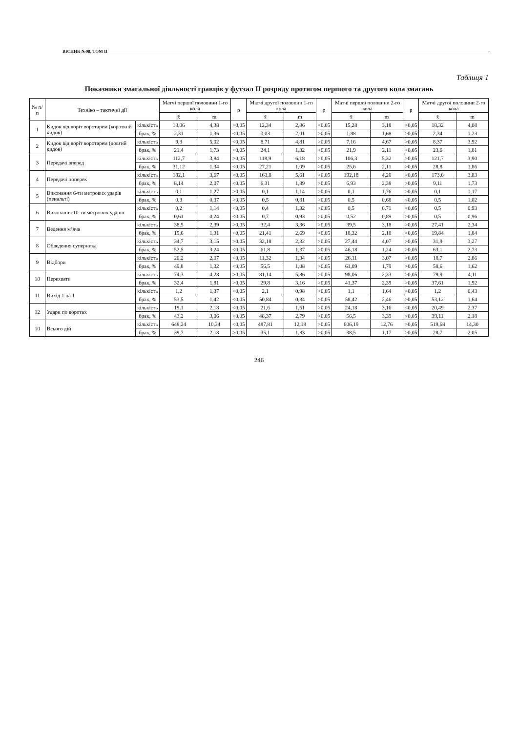ВІСНИК №98, ТОМ ІІ
Таблиця 1
Показники змагальної діяльності гравців у футзал ІІ розряду протягом першого та другого кола змагань
| № п/п | Техніко – тактичні дії | | Матчі першої половини 1-го кола | | p | Матчі другої половини 1-го кола | | p | Матчі першої половини 2-го кола | | p | Матчі другої половини 2-го кола | |
| --- | --- | --- | --- | --- | --- | --- | --- | --- | --- | --- | --- | --- | --- |
| | | | x̄ | m | | x̄ | m | | x̄ | m | | x̄ | m |
| 1 | Кидок від воріт воротарем (короткий кидок) | кількість | 18,06 | 4,38 | >0,05 | 12,34 | 2,86 | <0,05 | 15,28 | 3,18 | >0,05 | 18,32 | 4,08 |
| | | брак, % | 2,31 | 1,36 | <0,05 | 3,03 | 2,01 | >0,05 | 1,88 | 1,68 | >0,05 | 2,34 | 1,23 |
| 2 | Кидок від воріт воротарем (довгий кидок) | кількість | 9,3 | 5,02 | <0,05 | 8,71 | 4,81 | >0,05 | 7,16 | 4,67 | >0,05 | 8,37 | 3,92 |
| | | брак, % | 21,4 | 1,73 | <0,05 | 24,1 | 1,32 | >0,05 | 21,9 | 2,11 | >0,05 | 23,6 | 1,81 |
| 3 | Передачі вперед | кількість | 112,7 | 3,84 | >0,05 | 118,9 | 6,18 | >0,05 | 106,3 | 5,32 | >0,05 | 121,7 | 3,90 |
| | | брак, % | 31,12 | 1,34 | <0,05 | 27,21 | 1,09 | >0,05 | 25,6 | 2,11 | >0,05 | 28,8 | 1,86 |
| 4 | Передачі поперек | кількість | 182,1 | 3,67 | >0,05 | 163,8 | 5,61 | >0,05 | 192,18 | 4,26 | >0,05 | 173,6 | 3,83 |
| | | брак, % | 8,14 | 2,07 | <0,05 | 6,31 | 1,89 | >0,05 | 6,93 | 2,38 | >0,05 | 9,11 | 1,73 |
| 5 | Виконання 6-ти метрових ударів (пенальті) | кількість | 0,1 | 1,27 | >0,05 | 0,1 | 1,14 | >0,05 | 0,1 | 1,76 | >0,05 | 0,1 | 1,17 |
| | | брак, % | 0,3 | 0,37 | >0,05 | 0,5 | 0,81 | >0,05 | 0,5 | 0,68 | <0,05 | 0,5 | 1,02 |
| 6 | Виконання 10-ти метрових ударів | кількість | 0,2 | 1,14 | <0,05 | 0,4 | 1,32 | >0,05 | 0,5 | 0,71 | <0,05 | 0,5 | 0,93 |
| | | брак, % | 0,61 | 0,24 | <0,05 | 0,7 | 0,93 | >0,05 | 0,52 | 0,89 | >0,05 | 0,5 | 0,96 |
| 7 | Ведення м’яча | кількість | 38,5 | 2,39 | >0,05 | 32,4 | 3,36 | >0,05 | 39,5 | 3,18 | >0,05 | 27,41 | 2,34 |
| | | брак, % | 19,6 | 1,31 | <0,05 | 21,41 | 2,69 | >0,05 | 18,32 | 2,18 | >0,05 | 19,84 | 1,84 |
| 8 | Обведення суперника | кількість | 34,7 | 3,15 | >0,05 | 32,18 | 2,32 | >0,05 | 27,44 | 4,07 | >0,05 | 31,9 | 3,27 |
| | | брак, % | 52,5 | 3,24 | <0,05 | 61,8 | 1,37 | >0,05 | 46,18 | 1,24 | >0,05 | 63,1 | 2,73 |
| 9 | Відбори | кількість | 20,2 | 2,07 | <0,05 | 11,32 | 1,34 | >0,05 | 26,11 | 3,07 | >0,05 | 18,7 | 2,86 |
| | | брак, % | 49,8 | 1,32 | <0,05 | 56,5 | 1,08 | >0,05 | 61,09 | 1,79 | >0,05 | 58,6 | 1,62 |
| 10 | Перехвати | кількість | 74,3 | 4,28 | >0,05 | 81,14 | 5,86 | >0,05 | 98,06 | 2,33 | >0,05 | 79,9 | 4,11 |
| | | брак, % | 32,4 | 1,81 | >0,05 | 29,8 | 3,16 | >0,05 | 41,37 | 2,39 | >0,05 | 37,61 | 1,92 |
| 11 | Вихід 1 на 1 | кількість | 1,2 | 1,37 | <0,05 | 2,1 | 0,98 | >0,05 | 1,1 | 1,64 | >0,05 | 1,2 | 0,43 |
| | | брак, % | 53,5 | 1,42 | <0,05 | 50,84 | 0,84 | >0,05 | 58,42 | 2,46 | >0,05 | 53,12 | 1,64 |
| 12 | Удари по воротах | кількість | 19,1 | 2,18 | <0,05 | 21,6 | 1,61 | >0,05 | 24,18 | 3,16 | <0,05 | 20,49 | 2,37 |
| | | брак, % | 43,2 | 3,06 | >0,05 | 48,37 | 2,79 | >0,05 | 56,5 | 3,39 | <0,05 | 39,11 | 2,18 |
| 10 | Всього дій | кількість | 648,24 | 10,34 | <0,05 | 487,81 | 12,18 | >0,05 | 606,19 | 12,76 | >0,05 | 519,68 | 14,30 |
| | | брак, % | 39,7 | 2,18 | >0,05 | 35,1 | 1,83 | >0,05 | 38,5 | 1,17 | >0,05 | 28,7 | 2,05 |
246